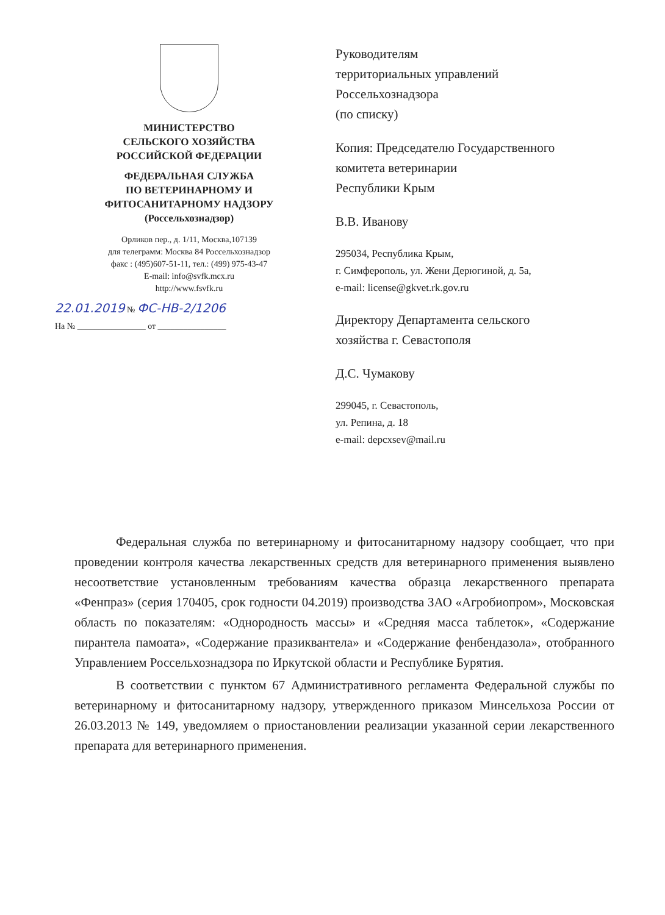МИНИСТЕРСТВО
СЕЛЬСКОГО ХОЗЯЙСТВА
РОССИЙСКОЙ ФЕДЕРАЦИИ
ФЕДЕРАЛЬНАЯ СЛУЖБА
ПО ВЕТЕРИНАРНОМУ И
ФИТОСАНИТАРНОМУ НАДЗОРУ
(Россельхознадзор)
Орликов пер., д. 1/11, Москва,107139
для телеграмм: Москва 84 Россельхознадзор
факс : (495)607-51-11, тел.: (499) 975-43-47
E-mail: info@svfk.mcx.ru
http://www.fsvfk.ru
22.01.2019 № ФС-НВ-2/1206
На № ________________ от ________________
Руководителям
территориальных управлений
Россельхознадзора
(по списку)
Копия: Председателю Государственного
комитета ветеринарии
Республики Крым
В.В. Иванову
295034, Республика Крым,
г. Симферополь, ул. Жени Дерюгиной, д. 5а,
e-mail: license@gkvet.rk.gov.ru
Директору Департамента сельского
хозяйства г. Севастополя
Д.С. Чумакову
299045, г. Севастополь,
ул. Репина, д. 18
e-mail: depcxsev@mail.ru
Федеральная служба по ветеринарному и фитосанитарному надзору сообщает, что при проведении контроля качества лекарственных средств для ветеринарного применения выявлено несоответствие установленным требованиям качества образца лекарственного препарата «Фенпраз» (серия 170405, срок годности 04.2019) производства ЗАО «Агробиопром», Московская область по показателям: «Однородность массы» и «Средняя масса таблеток», «Содержание пирантела памоата», «Содержание празиквантела» и «Содержание фенбендазола», отобранного Управлением Россельхознадзора по Иркутской области и Республике Бурятия.
В соответствии с пунктом 67 Административного регламента Федеральной службы по ветеринарному и фитосанитарному надзору, утвержденного приказом Минсельхоза России от 26.03.2013 № 149, уведомляем о приостановлении реализации указанной серии лекарственного препарата для ветеринарного применения.